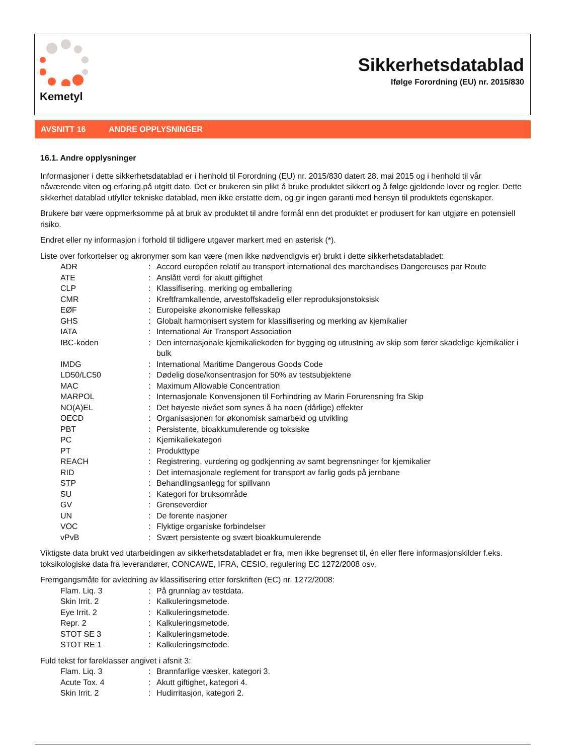Kemetyl
Sikkerhetsdatablad
Ifølge Forordning (EU) nr. 2015/830
AVSNITT 16 ANDRE OPPLYSNINGER
16.1. Andre opplysninger
Informasjoner i dette sikkerhetsdatablad er i henhold til Forordning (EU) nr. 2015/830 datert 28. mai 2015 og i henhold til vår nåværende viten og erfaring.på utgitt dato. Det er brukeren sin plikt å bruke produktet sikkert og å følge gjeldende lover og regler. Dette sikkerhet datablad utfyller tekniske datablad, men ikke erstatte dem, og gir ingen garanti med hensyn til produktets egenskaper.
Brukere bør være oppmerksomme på at bruk av produktet til andre formål enn det produktet er produsert for kan utgjøre en potensiell risiko.
Endret eller ny informasjon i forhold til tidligere utgaver markert med en asterisk (*).
Liste over forkortelser og akronymer som kan være (men ikke nødvendigvis er) brukt i dette sikkerhetsdatabladet:
| ADR | : | Accord européen relatif au transport international des marchandises Dangereuses par Route |
| ATE | : | Anslått verdi for akutt giftighet |
| CLP | : | Klassifisering, merking og emballering |
| CMR | : | Kreftframkallende, arvestoffskadelig eller reproduksjonstoksisk |
| EØF | : | Europeiske økonomiske fellesskap |
| GHS | : | Globalt harmonisert system for klassifisering og merking av kjemikalier |
| IATA | : | International Air Transport Association |
| IBC-koden | : | Den internasjonale kjemikaliekoden for bygging og utrustning av skip som fører skadelige kjemikalier i bulk |
| IMDG | : | International Maritime Dangerous Goods Code |
| LD50/LC50 | : | Dødelig dose/konsentrasjon for 50% av testsubjektene |
| MAC | : | Maximum Allowable Concentration |
| MARPOL | : | Internasjonale Konvensjonen til Forhindring av Marin Forurensning fra Skip |
| NO(A)EL | : | Det høyeste nivået som synes å ha noen (dårlige) effekter |
| OECD | : | Organisasjonen for økonomisk samarbeid og utvikling |
| PBT | : | Persistente, bioakkumulerende og toksiske |
| PC | : | Kjemikaliekategori |
| PT | : | Produkttype |
| REACH | : | Registrering, vurdering og godkjenning av samt begrensninger for kjemikalier |
| RID | : | Det internasjonale reglement for transport av farlig gods på jernbane |
| STP | : | Behandlingsanlegg for spillvann |
| SU | : | Kategori for bruksområde |
| GV | : | Grenseverdier |
| UN | : | De forente nasjoner |
| VOC | : | Flyktige organiske forbindelser |
| vPvB | : | Svært persistente og svært bioakkumulerende |
Viktigste data brukt ved utarbeidingen av sikkerhetsdatabladet er fra, men ikke begrenset til, én eller flere informasjonskilder f.eks. toksikologiske data fra leverandører, CONCAWE, IFRA, CESIO, regulering EC 1272/2008 osv.
Fremgangsmåte for avledning av klassifisering etter forskriften (EC) nr. 1272/2008:
| Flam. Liq. 3 | : | På grunnlag av testdata. |
| Skin Irrit. 2 | : | Kalkuleringsmetode. |
| Eye Irrit. 2 | : | Kalkuleringsmetode. |
| Repr. 2 | : | Kalkuleringsmetode. |
| STOT SE 3 | : | Kalkuleringsmetode. |
| STOT RE 1 | : | Kalkuleringsmetode. |
Fuld tekst for fareklasser angivet i afsnit 3:
| Flam. Liq. 3 | : | Brannfarlige væsker, kategori 3. |
| Acute Tox. 4 | : | Akutt giftighet, kategori 4. |
| Skin Irrit. 2 | : | Hudirritasjon, kategori 2. |